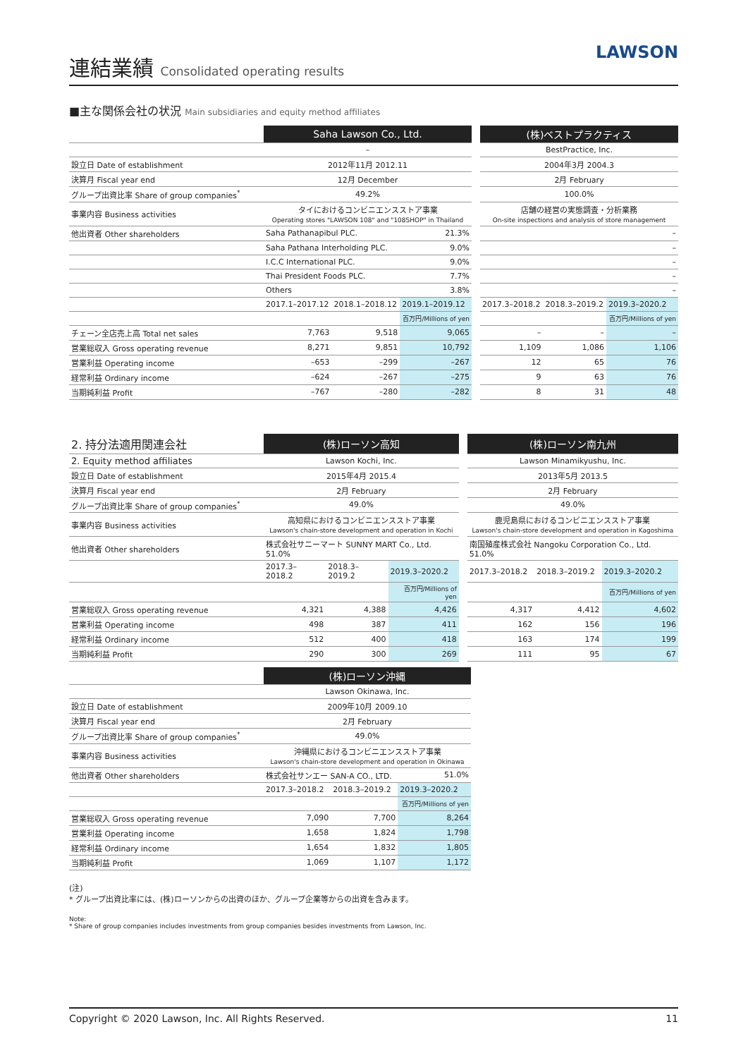連結業績 Consolidated operating results
LAWSON
■主な関係会社の状況 Main subsidiaries and equity method affiliates
| | Saha Lawson Co., Ltd. | | | | (株)ベストプラクティス | | |
| | – | | | | BestPractice, Inc. | | |
| 設立日 Date of establishment | 2012年11月 2012.11 | | | | 2004年3月 2004.3 | | |
| 決算月 Fiscal year end | 12月 December | | | | 2月 February | | |
| グループ出資比率 Share of group companies<sup>*</sup> | 49.2% | | | | 100.0% | | |
| 事業内容 Business activities | タイにおけるコンビニエンスストア事業 Operating stores "LAWSON 108" and "108SHOP" in Thailand | | | | 店舗の経営の実態調査・分析業務 On-site inspections and analysis of store management | | |
| 他出資者 Other shareholders | Saha Pathanapibul PLC. | | 21.3% | | – | | |
| | Saha Pathana Interholding PLC. | | 9.0% | | – | | |
| | I.C.C International PLC. | | 9.0% | | – | | |
| | Thai President Foods PLC. | | 7.7% | | – | | |
| | Others | | 3.8% | | – | | |
| | 2017.1–2017.12 | 2018.1–2018.12 | 2019.1–2019.12 | | 2017.3–2018.2 | 2018.3–2019.2 | 2019.3–2020.2 |
| | | | 百万円/Millions of yen | | | | 百万円/Millions of yen |
| チェーン全店売上高 Total net sales | 7,763 | 9,518 | 9,065 | | – | – | – |
| 営業総収入 Gross operating revenue | 8,271 | 9,851 | 10,792 | | 1,109 | 1,086 | 1,106 |
| 営業利益 Operating income | –653 | –299 | –267 | | 12 | 65 | 76 |
| 経常利益 Ordinary income | –624 | –267 | –275 | | 9 | 63 | 76 |
| 当期純利益 Profit | –767 | –280 | –282 | | 8 | 31 | 48 |
| 2. 持分法適用関連会社 | (株)ローソン高知 | | | | (株)ローソン南九州 | | |
| 2. Equity method affiliates | Lawson Kochi, Inc. | | | | Lawson Minamikyushu, Inc. | | |
| 設立日 Date of establishment | 2015年4月 2015.4 | | | | 2013年5月 2013.5 | | |
| 決算月 Fiscal year end | 2月 February | | | | 2月 February | | |
| グループ出資比率 Share of group companies<sup>*</sup> | 49.0% | | | | 49.0% | | |
| 事業内容 Business activities | 高知県におけるコンビニエンスストア事業 Lawson's chain-store development and operation in Kochi | | | | 鹿児島県におけるコンビニエンスストア事業 Lawson's chain-store development and operation in Kagoshima | | |
| 他出資者 Other shareholders | 株式会社サニーマート SUNNY MART Co., Ltd. 51.0% | | | | 南国殖産株式会社 Nangoku Corporation Co., Ltd. 51.0% | | |
| | 2017.3–2018.2 | 2018.3–2019.2 | 2019.3–2020.2 | | 2017.3–2018.2 | 2018.3–2019.2 | 2019.3–2020.2 |
| | | | 百万円/Millions of yen | | | | 百万円/Millions of yen |
| 営業総収入 Gross operating revenue | 4,321 | 4,388 | 4,426 | | 4,317 | 4,412 | 4,602 |
| 営業利益 Operating income | 498 | 387 | 411 | | 162 | 156 | 196 |
| 経常利益 Ordinary income | 512 | 400 | 418 | | 163 | 174 | 199 |
| 当期純利益 Profit | 290 | 300 | 269 | | 111 | 95 | 67 |
| | (株)ローソン沖縄 | | |
| | Lawson Okinawa, Inc. | | |
| 設立日 Date of establishment | 2009年10月 2009.10 | | |
| 決算月 Fiscal year end | 2月 February | | |
| グループ出資比率 Share of group companies<sup>*</sup> | 49.0% | | |
| 事業内容 Business activities | 沖縄県におけるコンビニエンスストア事業 Lawson's chain-store development and operation in Okinawa | | |
| 他出資者 Other shareholders | 株式会社サンエー SAN-A CO., LTD. | | 51.0% |
| | 2017.3–2018.2 | 2018.3–2019.2 | 2019.3–2020.2 |
| | | | 百万円/Millions of yen |
| 営業総収入 Gross operating revenue | 7,090 | 7,700 | 8,264 |
| 営業利益 Operating income | 1,658 | 1,824 | 1,798 |
| 経常利益 Ordinary income | 1,654 | 1,832 | 1,805 |
| 当期純利益 Profit | 1,069 | 1,107 | 1,172 |
(注)
* グループ出資比率には、(株)ローソンからの出資のほか、グループ企業等からの出資を含みます。
Note:
* Share of group companies includes investments from group companies besides investments from Lawson, Inc.
Copyright © 2020 Lawson, Inc. All Rights Reserved. 11